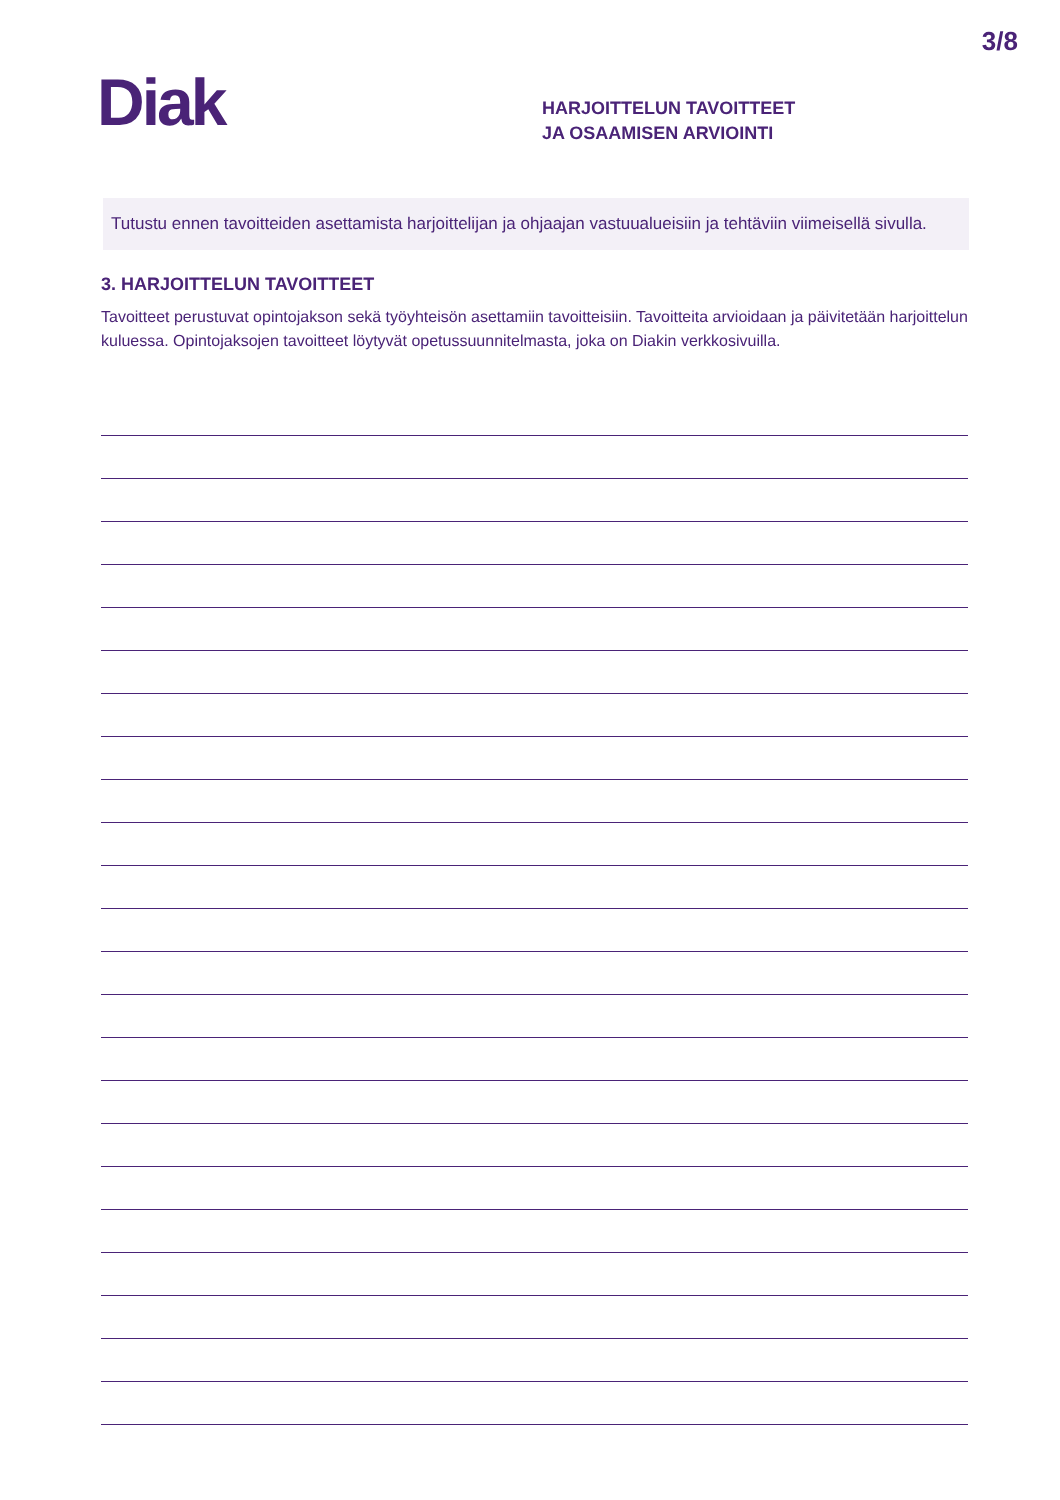3/8
Diak
HARJOITTELUN TAVOITTEET
JA OSAAMISEN ARVIOINTI
Tutustu ennen tavoitteiden asettamista harjoittelijan ja ohjaajan vastuualueisiin ja tehtäviin viimeisellä sivulla.
3. HARJOITTELUN TAVOITTEET
Tavoitteet perustuvat opintojakson sekä työyhteisön asettamiin tavoitteisiin. Tavoitteita arvioidaan ja päivitetään harjoittelun kuluessa. Opintojaksojen tavoitteet löytyvät opetussuunnitelmasta, joka on Diakin verkkosivuilla.